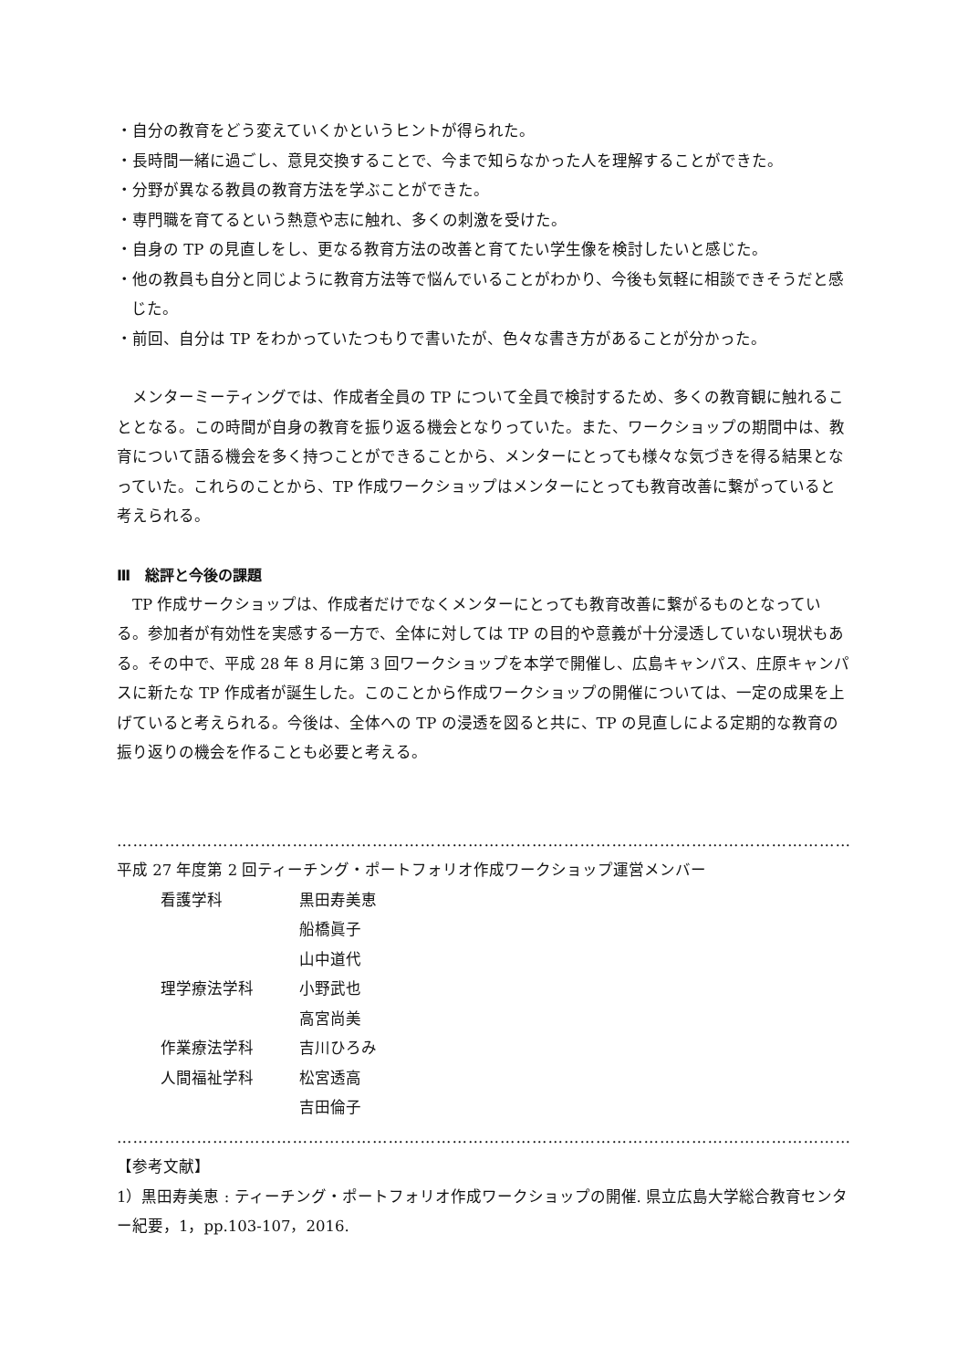・自分の教育をどう変えていくかというヒントが得られた。
・長時間一緒に過ごし、意見交換することで、今まで知らなかった人を理解することができた。
・分野が異なる教員の教育方法を学ぶことができた。
・専門職を育てるという熱意や志に触れ、多くの刺激を受けた。
・自身の TP の見直しをし、更なる教育方法の改善と育てたい学生像を検討したいと感じた。
・他の教員も自分と同じように教育方法等で悩んでいることがわかり、今後も気軽に相談できそうだと感じた。
・前回、自分は TP をわかっていたつもりで書いたが、色々な書き方があることが分かった。
　メンターミーティングでは、作成者全員の TP について全員で検討するため、多くの教育観に触れることとなる。この時間が自身の教育を振り返る機会となりっていた。また、ワークショップの期間中は、教育について語る機会を多く持つことができることから、メンターにとっても様々な気づきを得る結果となっていた。これらのことから、TP 作成ワークショップはメンターにとっても教育改善に繋がっていると考えられる。
Ⅲ　総評と今後の課題
　TP 作成サークショップは、作成者だけでなくメンターにとっても教育改善に繋がるものとなっている。参加者が有効性を実感する一方で、全体に対しては TP の目的や意義が十分浸透していない現状もある。その中で、平成 28 年 8 月に第 3 回ワークショップを本学で開催し、広島キャンパス、庄原キャンパスに新たな TP 作成者が誕生した。このことから作成ワークショップの開催については、一定の成果を上げていると考えられる。今後は、全体への TP の浸透を図ると共に、TP の見直しによる定期的な教育の振り返りの機会を作ることも必要と考える。
…………………………………………………………………………………………………………………………
平成 27 年度第 2 回ティーチング・ポートフォリオ作成ワークショップ運営メンバー
| 看護学科 | 黒田寿美恵 |
| | 船橋眞子 |
| | 山中道代 |
| 理学療法学科 | 小野武也 |
| | 高宮尚美 |
| 作業療法学科 | 吉川ひろみ |
| 人間福祉学科 | 松宮透高 |
| | 吉田倫子 |
…………………………………………………………………………………………………………………………
【参考文献】
1）黒田寿美恵 : ティーチング・ポートフォリオ作成ワークショップの開催. 県立広島大学総合教育センター紀要，1，pp.103-107，2016.